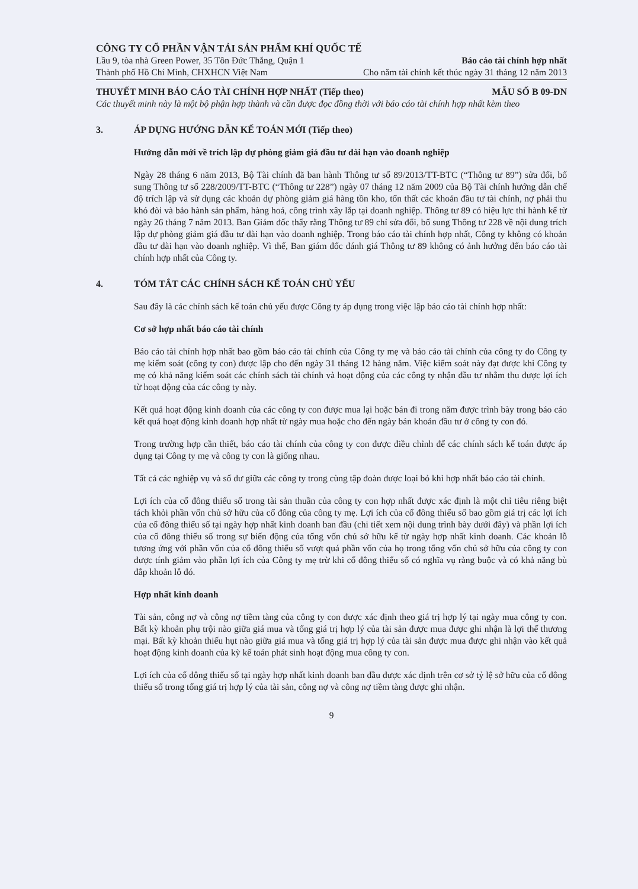CÔNG TY CỔ PHẦN VẬN TẢI SẢN PHẨM KHÍ QUỐC TẾ
Lầu 9, tòa nhà Green Power, 35 Tôn Đức Thắng, Quận 1 Báo cáo tài chính hợp nhất
Thành phố Hồ Chí Minh, CHXHCN Việt Nam Cho năm tài chính kết thúc ngày 31 tháng 12 năm 2013
THUYẾT MINH BÁO CÁO TÀI CHÍNH HỢP NHẤT (Tiếp theo) MẪU SỐ B 09-DN
Các thuyết minh này là một bộ phận hợp thành và cần được đọc đồng thời với báo cáo tài chính hợp nhất kèm theo
3. ÁP DỤNG HƯỚNG DẪN KẾ TOÁN MỚI (Tiếp theo)
Hướng dẫn mới về trích lập dự phòng giảm giá đầu tư dài hạn vào doanh nghiệp
Ngày 28 tháng 6 năm 2013, Bộ Tài chính đã ban hành Thông tư số 89/2013/TT-BTC (“Thông tư 89”) sửa đổi, bổ sung Thông tư số 228/2009/TT-BTC (“Thông tư 228”) ngày 07 tháng 12 năm 2009 của Bộ Tài chính hướng dẫn chế độ trích lập và sử dụng các khoản dự phòng giảm giá hàng tồn kho, tổn thất các khoản đầu tư tài chính, nợ phải thu khó đòi và bảo hành sản phẩm, hàng hoá, công trình xây lắp tại doanh nghiệp. Thông tư 89 có hiệu lực thi hành kể từ ngày 26 tháng 7 năm 2013. Ban Giám đốc thấy rằng Thông tư 89 chỉ sửa đổi, bổ sung Thông tư 228 về nội dung trích lập dự phòng giảm giá đầu tư dài hạn vào doanh nghiệp. Trong báo cáo tài chính hợp nhất, Công ty không có khoản đầu tư dài hạn vào doanh nghiệp. Vì thế, Ban giám đốc đánh giá Thông tư 89 không có ảnh hưởng đến báo cáo tài chính hợp nhất của Công ty.
4. TÓM TẮT CÁC CHÍNH SÁCH KẾ TOÁN CHỦ YẾU
Sau đây là các chính sách kế toán chủ yếu được Công ty áp dụng trong việc lập báo cáo tài chính hợp nhất:
Cơ sở hợp nhất báo cáo tài chính
Báo cáo tài chính hợp nhất bao gồm báo cáo tài chính của Công ty mẹ và báo cáo tài chính của công ty do Công ty mẹ kiểm soát (công ty con) được lập cho đến ngày 31 tháng 12 hàng năm. Việc kiểm soát này đạt được khi Công ty mẹ có khả năng kiểm soát các chính sách tài chính và hoạt động của các công ty nhận đầu tư nhằm thu được lợi ích từ hoạt động của các công ty này.
Kết quả hoạt động kinh doanh của các công ty con được mua lại hoặc bán đi trong năm được trình bày trong báo cáo kết quả hoạt động kinh doanh hợp nhất từ ngày mua hoặc cho đến ngày bán khoản đầu tư ở công ty con đó.
Trong trường hợp cần thiết, báo cáo tài chính của công ty con được điều chỉnh để các chính sách kế toán được áp dụng tại Công ty mẹ và công ty con là giống nhau.
Tất cả các nghiệp vụ và số dư giữa các công ty trong cùng tập đoàn được loại bỏ khi hợp nhất báo cáo tài chính.
Lợi ích của cổ đông thiểu số trong tài sản thuần của công ty con hợp nhất được xác định là một chỉ tiêu riêng biệt tách khỏi phần vốn chủ sở hữu của cổ đông của công ty mẹ. Lợi ích của cổ đông thiểu số bao gồm giá trị các lợi ích của cổ đông thiểu số tại ngày hợp nhất kinh doanh ban đầu (chi tiết xem nội dung trình bày dưới đây) và phần lợi ích của cổ đông thiểu số trong sự biến động của tổng vốn chủ sở hữu kể từ ngày hợp nhất kinh doanh. Các khoản lỗ tương ứng với phần vốn của cổ đông thiểu số vượt quá phần vốn của họ trong tổng vốn chủ sở hữu của công ty con được tính giảm vào phần lợi ích của Công ty mẹ trừ khi cổ đông thiểu số có nghĩa vụ ràng buộc và có khả năng bù đắp khoản lỗ đó.
Hợp nhất kinh doanh
Tài sản, công nợ và công nợ tiềm tàng của công ty con được xác định theo giá trị hợp lý tại ngày mua công ty con. Bất kỳ khoản phụ trội nào giữa giá mua và tổng giá trị hợp lý của tài sản được mua được ghi nhận là lợi thế thương mại. Bất kỳ khoản thiếu hụt nào giữa giá mua và tổng giá trị hợp lý của tài sản được mua được ghi nhận vào kết quả hoạt động kinh doanh của kỳ kế toán phát sinh hoạt động mua công ty con.
Lợi ích của cổ đông thiểu số tại ngày hợp nhất kinh doanh ban đầu được xác định trên cơ sở tỷ lệ sở hữu của cổ đông thiểu số trong tổng giá trị hợp lý của tài sản, công nợ và công nợ tiềm tàng được ghi nhận.
9